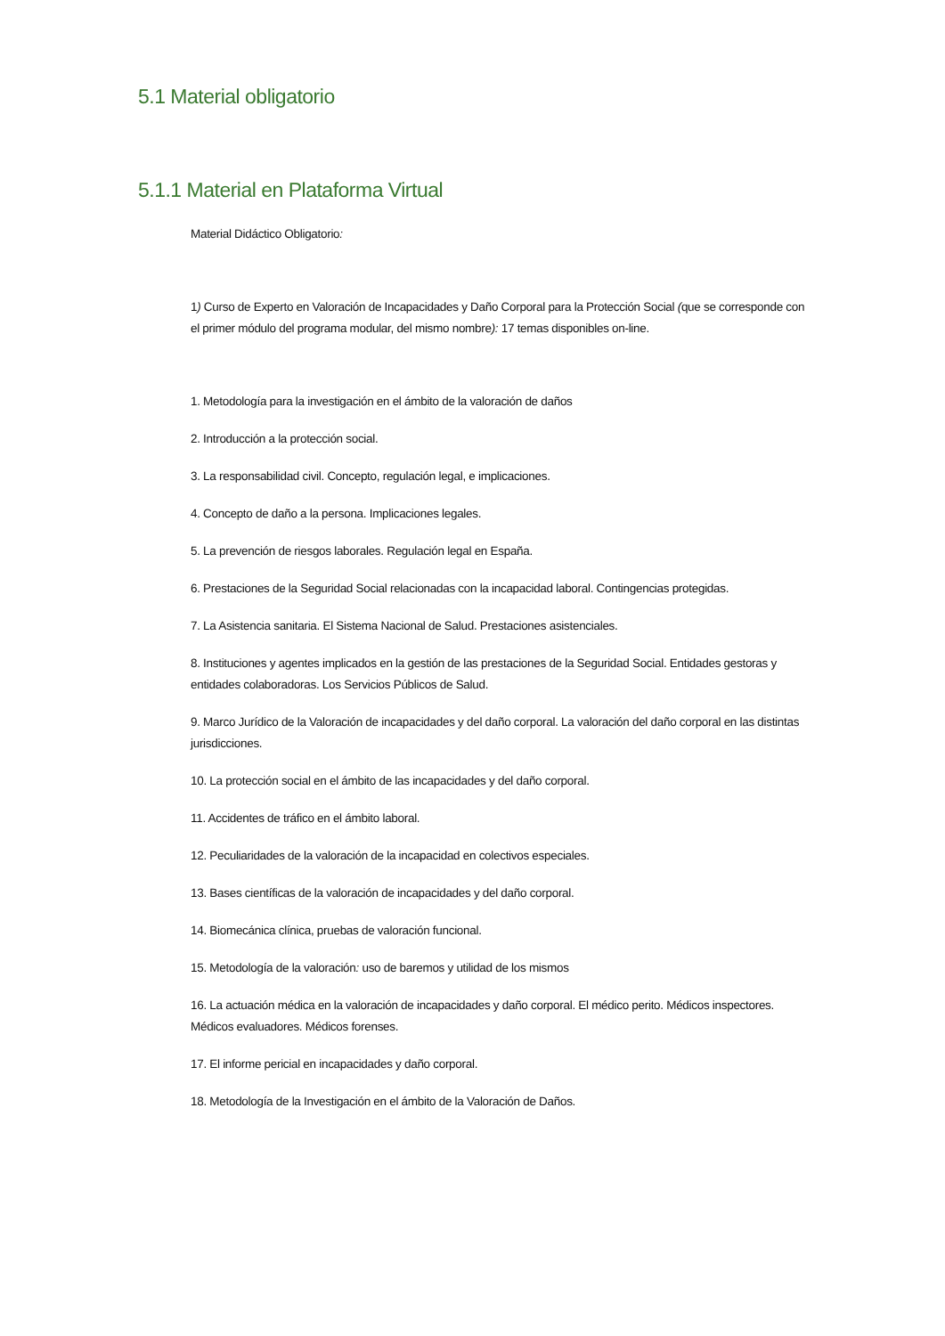5.1 Material obligatorio
5.1.1 Material en Plataforma Virtual
Material Didáctico Obligatorio:
1) Curso de Experto en Valoración de Incapacidades y Daño Corporal para la Protección Social (que se corresponde con el primer módulo del programa modular, del mismo nombre): 17 temas disponibles on-line.
1. Metodología para la investigación en el ámbito de la valoración de daños
2. Introducción a la protección social.
3. La responsabilidad civil. Concepto, regulación legal, e implicaciones.
4. Concepto de daño a la persona. Implicaciones legales.
5. La prevención de riesgos laborales. Regulación legal en España.
6. Prestaciones de la Seguridad Social relacionadas con la incapacidad laboral. Contingencias protegidas.
7. La Asistencia sanitaria. El Sistema Nacional de Salud. Prestaciones asistenciales.
8. Instituciones y agentes implicados en la gestión de las prestaciones de la Seguridad Social. Entidades gestoras y entidades colaboradoras. Los Servicios Públicos de Salud.
9. Marco Jurídico de la Valoración de incapacidades y del daño corporal. La valoración del daño corporal en las distintas jurisdicciones.
10. La protección social en el ámbito de las incapacidades y del daño corporal.
11. Accidentes de tráfico en el ámbito laboral.
12. Peculiaridades de la valoración de la incapacidad en colectivos especiales.
13. Bases científicas de la valoración de incapacidades y del daño corporal.
14. Biomecánica clínica, pruebas de valoración funcional.
15. Metodología de la valoración: uso de baremos y utilidad de los mismos
16. La actuación médica en la valoración de incapacidades y daño corporal. El médico perito. Médicos inspectores. Médicos evaluadores. Médicos forenses.
17. El informe pericial en incapacidades y daño corporal.
18. Metodología de la Investigación en el ámbito de la Valoración de Daños.